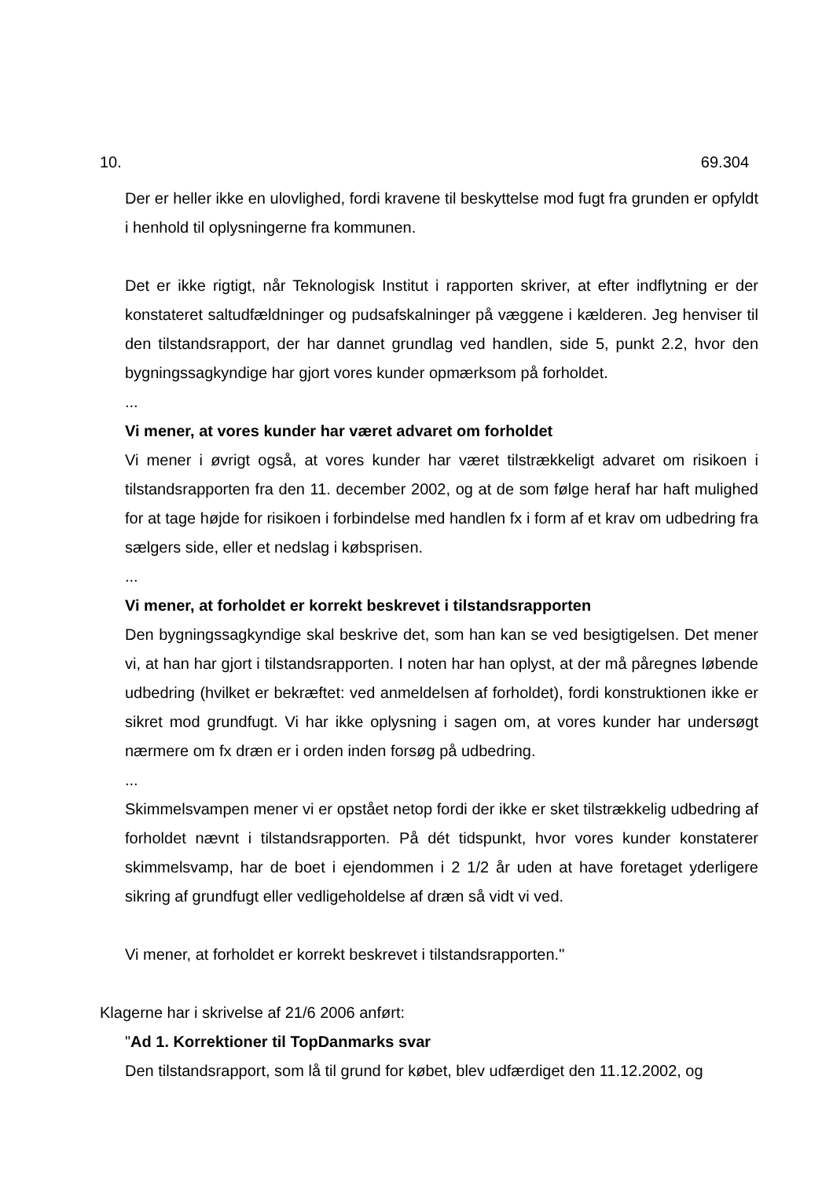10. 69.304
Der er heller ikke en ulovlighed, fordi kravene til beskyttelse mod fugt fra grunden er opfyldt i henhold til oplysningerne fra kommunen.
Det er ikke rigtigt, når Teknologisk Institut i rapporten skriver, at efter indflytning er der konstateret saltudfældninger og pudsafskalninger på væggene i kælderen. Jeg henviser til den tilstandsrapport, der har dannet grundlag ved handlen, side 5, punkt 2.2, hvor den bygningssagkyndige har gjort vores kunder opmærksom på forholdet.
...
Vi mener, at vores kunder har været advaret om forholdet
Vi mener i øvrigt også, at vores kunder har været tilstrækkeligt advaret om risikoen i tilstandsrapporten fra den 11. december 2002, og at de som følge heraf har haft mulighed for at tage højde for risikoen i forbindelse med handlen fx i form af et krav om udbedring fra sælgers side, eller et nedslag i købsprisen.
...
Vi mener, at forholdet er korrekt beskrevet i tilstandsrapporten
Den bygningssagkyndige skal beskrive det, som han kan se ved besigtigelsen. Det mener vi, at han har gjort i tilstandsrapporten. I noten har han oplyst, at der må påregnes løbende udbedring (hvilket er bekræftet: ved anmeldelsen af forholdet), fordi konstruktionen ikke er sikret mod grundfugt. Vi har ikke oplysning i sagen om, at vores kunder har undersøgt nærmere om fx dræn er i orden inden forsøg på udbedring.
...
Skimmelsvampen mener vi er opstået netop fordi der ikke er sket tilstrækkelig udbedring af forholdet nævnt i tilstandsrapporten. På dét tidspunkt, hvor vores kunder konstaterer skimmelsvamp, har de boet i ejendommen i 2 1/2 år uden at have foretaget yderligere sikring af grundfugt eller vedligeholdelse af dræn så vidt vi ved.
Vi mener, at forholdet er korrekt beskrevet i tilstandsrapporten."
Klagerne har i skrivelse af 21/6 2006 anført:
"Ad 1. Korrektioner til TopDanmarks svar
Den tilstandsrapport, som lå til grund for købet, blev udfærdiget den 11.12.2002, og